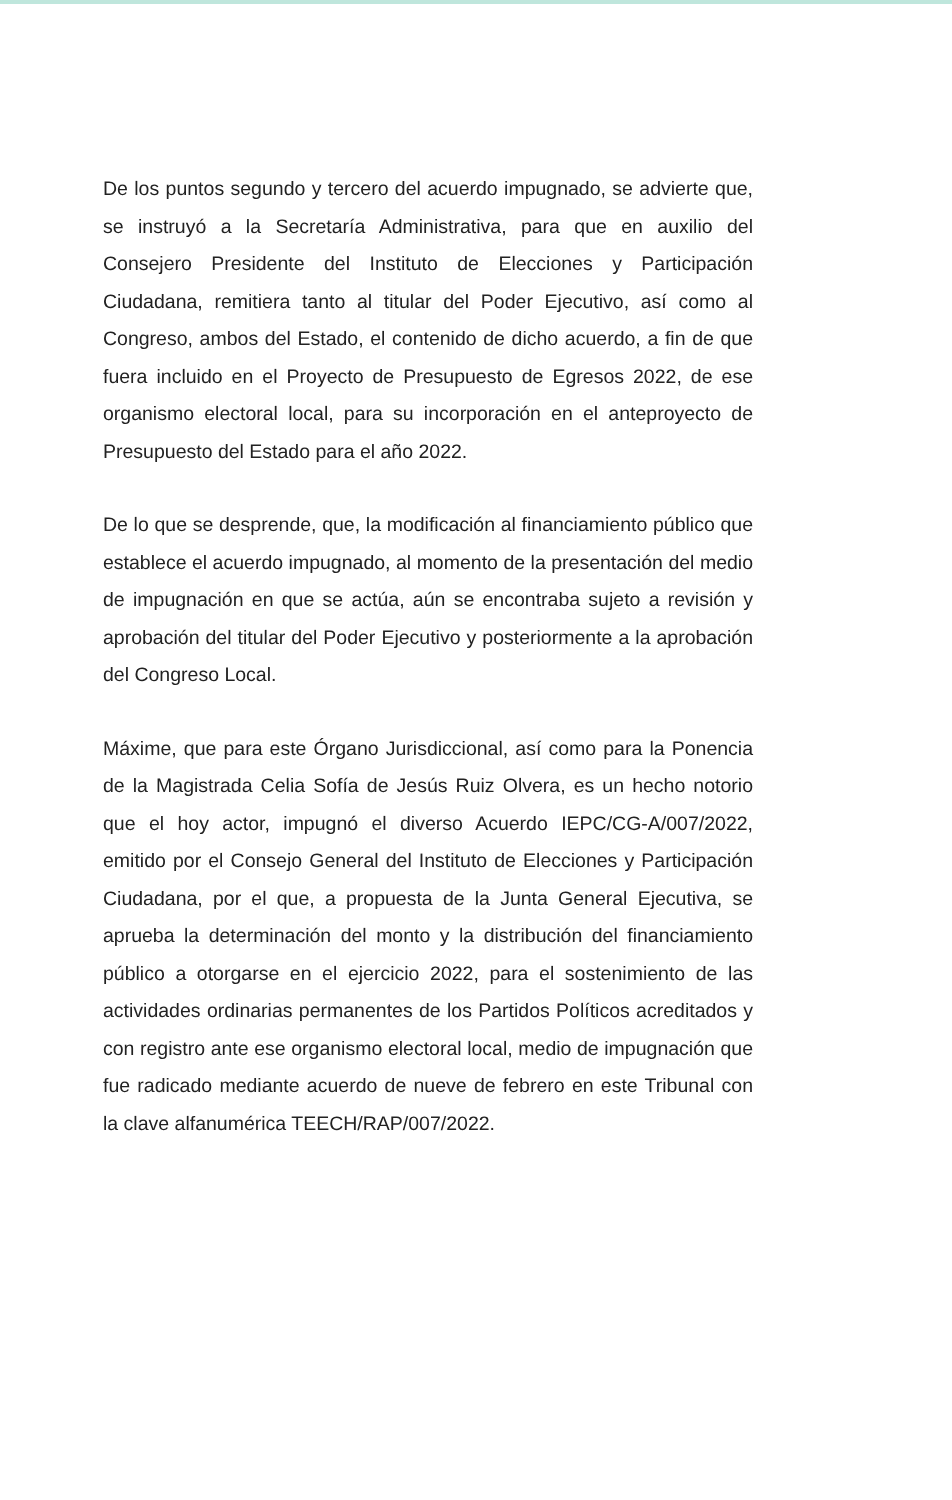De los puntos segundo y tercero del acuerdo impugnado, se advierte que, se instruyó a la Secretaría Administrativa, para que en auxilio del Consejero Presidente del Instituto de Elecciones y Participación Ciudadana, remitiera tanto al titular del Poder Ejecutivo, así como al Congreso, ambos del Estado, el contenido de dicho acuerdo, a fin de que fuera incluido en el Proyecto de Presupuesto de Egresos 2022, de ese organismo electoral local, para su incorporación en el anteproyecto de Presupuesto del Estado para el año 2022.
De lo que se desprende, que, la modificación al financiamiento público que establece el acuerdo impugnado, al momento de la presentación del medio de impugnación en que se actúa, aún se encontraba sujeto a revisión y aprobación del titular del Poder Ejecutivo y posteriormente a la aprobación del Congreso Local.
Máxime, que para este Órgano Jurisdiccional, así como para la Ponencia de la Magistrada Celia Sofía de Jesús Ruiz Olvera, es un hecho notorio que el hoy actor, impugnó el diverso Acuerdo IEPC/CG-A/007/2022, emitido por el Consejo General del Instituto de Elecciones y Participación Ciudadana, por el que, a propuesta de la Junta General Ejecutiva, se aprueba la determinación del monto y la distribución del financiamiento público a otorgarse en el ejercicio 2022, para el sostenimiento de las actividades ordinarias permanentes de los Partidos Políticos acreditados y con registro ante ese organismo electoral local, medio de impugnación que fue radicado mediante acuerdo de nueve de febrero en este Tribunal con la clave alfanumérica TEECH/RAP/007/2022.